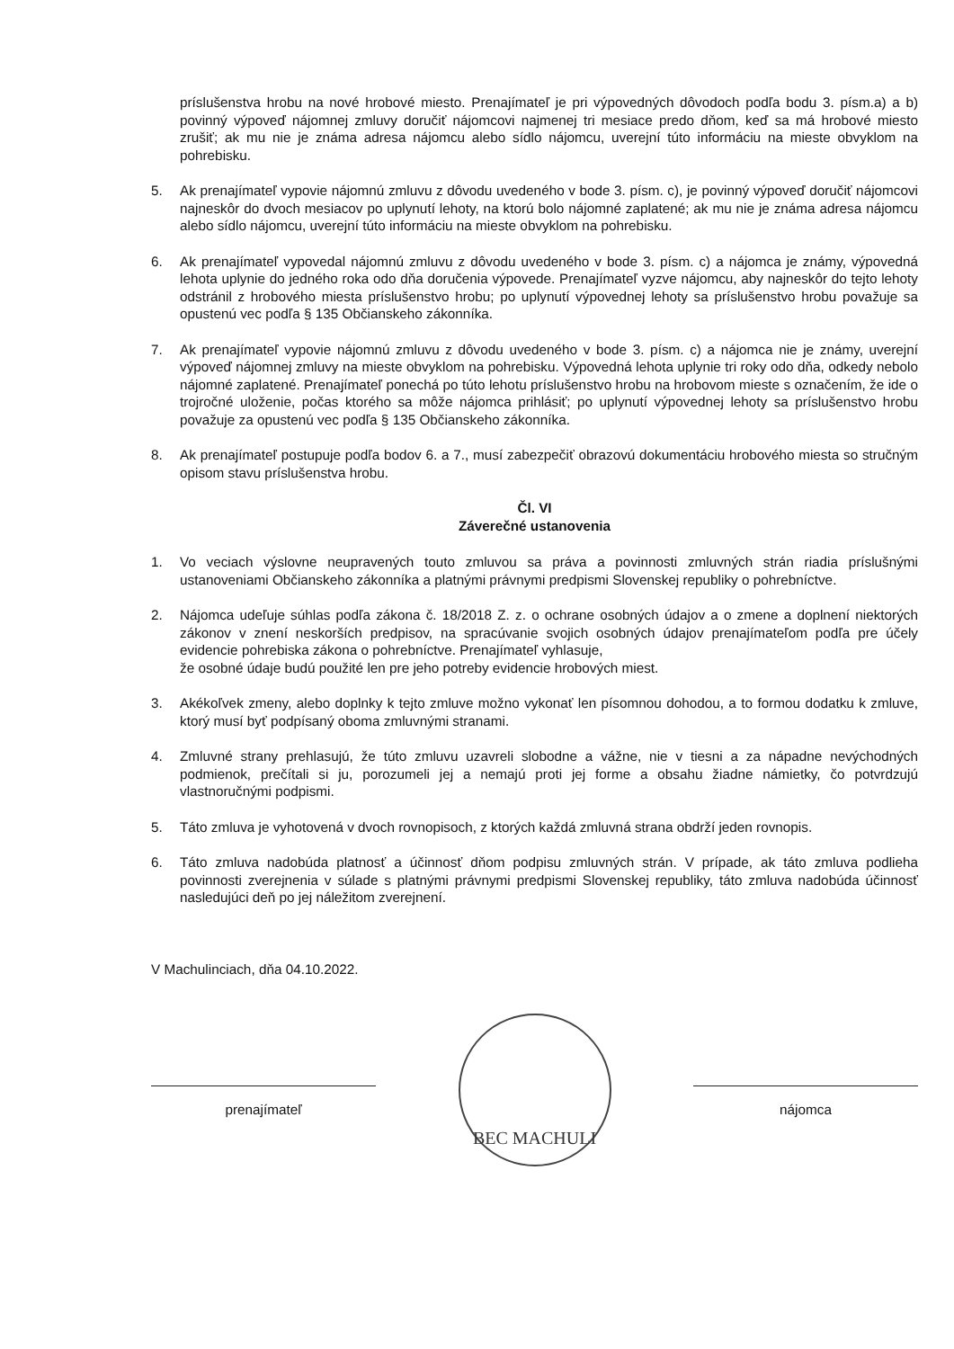príslušenstva hrobu na nové hrobové miesto. Prenajímateľ je pri výpovedných dôvodoch podľa bodu 3. písm.a) a b) povinný výpoveď nájomnej zmluvy doručiť nájomcovi najmenej tri mesiace predo dňom, keď sa má hrobové miesto zrušiť; ak mu nie je známa adresa nájomcu alebo sídlo nájomcu, uverejní túto informáciu na mieste obvyklom na pohrebisku.
5. Ak prenajímateľ vypovie nájomnú zmluvu z dôvodu uvedeného v bode 3. písm. c), je povinný výpoveď doručiť nájomcovi najneskôr do dvoch mesiacov po uplynutí lehoty, na ktorú bolo nájomné zaplatené; ak mu nie je známa adresa nájomcu alebo sídlo nájomcu, uverejní túto informáciu na mieste obvyklom na pohrebisku.
6. Ak prenajímateľ vypovedal nájomnú zmluvu z dôvodu uvedeného v bode 3. písm. c) a nájomca je známy, výpovedná lehota uplynie do jedného roka odo dňa doručenia výpovede. Prenajímateľ vyzve nájomcu, aby najneskôr do tejto lehoty odstránil z hrobového miesta príslušenstvo hrobu; po uplynutí výpovednej lehoty sa príslušenstvo hrobu považuje sa opustenú vec podľa § 135 Občianskeho zákonníka.
7. Ak prenajímateľ vypovie nájomnú zmluvu z dôvodu uvedeného v bode 3. písm. c) a nájomca nie je známy, uverejní výpoveď nájomnej zmluvy na mieste obvyklom na pohrebisku. Výpovedná lehota uplynie tri roky odo dňa, odkedy nebolo nájomné zaplatené. Prenajímateľ ponechá po túto lehotu príslušenstvo hrobu na hrobovom mieste s označením, že ide o trojročné uloženie, počas ktorého sa môže nájomca prihlásiť; po uplynutí výpovednej lehoty sa príslušenstvo hrobu považuje za opustenú vec podľa § 135 Občianskeho zákonníka.
8. Ak prenajímateľ postupuje podľa bodov 6. a 7., musí zabezpečiť obrazovú dokumentáciu hrobového miesta so stručným opisom stavu príslušenstva hrobu.
Čl. VI
Záverečné ustanovenia
1. Vo veciach výslovne neupravených touto zmluvou sa práva a povinnosti zmluvných strán riadia príslušnými ustanoveniami Občianskeho zákonníka a platnými právnymi predpismi Slovenskej republiky o pohrebníctve.
2. Nájomca udeľuje súhlas podľa zákona č. 18/2018 Z. z. o ochrane osobných údajov a o zmene a doplnení niektorých zákonov v znení neskorších predpisov, na spracúvanie svojich osobných údajov prenajímateľom podľa pre účely evidencie pohrebiska zákona o pohrebníctve. Prenajímateľ vyhlasuje,
že osobné údaje budú použité len pre jeho potreby evidencie hrobových miest.
3. Akékoľvek zmeny, alebo doplnky k tejto zmluve možno vykonať len písomnou dohodou, a to formou dodatku k zmluve, ktorý musí byť podpísaný oboma zmluvnými stranami.
4. Zmluvné strany prehlasujú, že túto zmluvu uzavreli slobodne a vážne, nie v tiesni a za nápadne nevýchodných podmienok, prečítali si ju, porozumeli jej a nemajú proti jej forme a obsahu žiadne námietky, čo potvrdzujú vlastnoručnými podpismi.
5. Táto zmluva je vyhotovená v dvoch rovnopisoch, z ktorých každá zmluvná strana obdrží jeden rovnopis.
6. Táto zmluva nadobúda platnosť a účinnosť dňom podpisu zmluvných strán. V prípade, ak táto zmluva podlieha povinnosti zverejnenia v súlade s platnými právnymi predpismi Slovenskej republiky, táto zmluva nadobúda účinnosť nasledujúci deň po jej náležitom zverejnení.
V Machulinciach, dňa 04.10.2022.
prenajímateľ
BEC MACHULI
nájomca